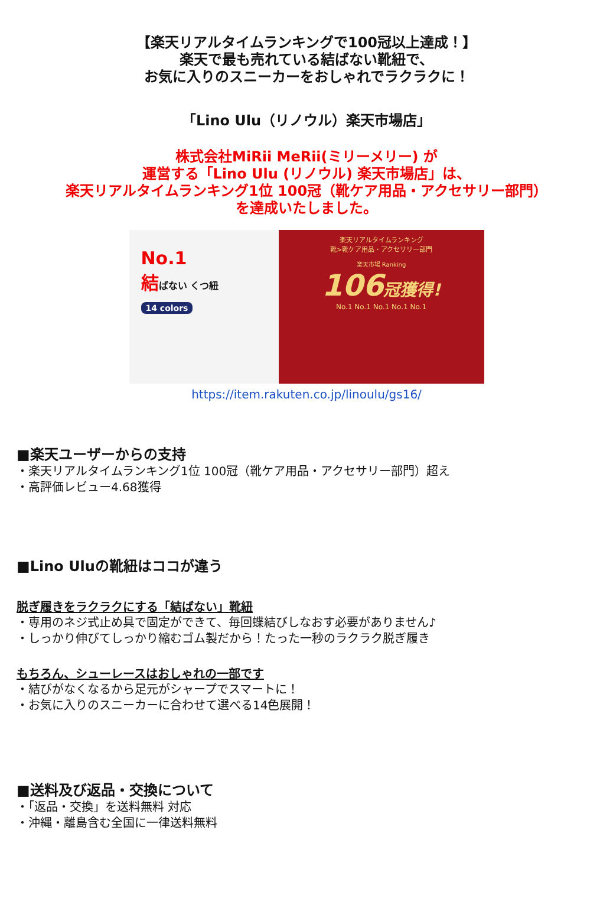【楽天リアルタイムランキングで100冠以上達成！】
楽天で最も売れている結ばない靴紐で、
お気に入りのスニーカーをおしゃれでラクラクに！
「Lino Ulu（リノウル）楽天市場店」
株式会社MiRii MeRii(ミリーメリー) が
運営する「Lino Ulu (リノウル) 楽天市場店」は、
楽天リアルタイムランキング1位 100冠（靴ケア用品・アクセサリー部門）
を達成いたしました。
No.1
結ばない くつ紐
14 colors
楽天リアルタイムランキング
靴>靴ケア用品・アクセサリー部門
楽天市場 Ranking
106冠獲得!
No.1 No.1 No.1 No.1 No.1
https://item.rakuten.co.jp/linoulu/gs16/
■楽天ユーザーからの支持
・楽天リアルタイムランキング1位 100冠（靴ケア用品・アクセサリー部門）超え
・高評価レビュー4.68獲得
■Lino Uluの靴紐はココが違う
脱ぎ履きをラクラクにする「結ばない」靴紐
・専用のネジ式止め具で固定ができて、毎回蝶結びしなおす必要がありません♪
・しっかり伸びてしっかり縮むゴム製だから！たった一秒のラクラク脱ぎ履き
もちろん、シューレースはおしゃれの一部です
・結びがなくなるから足元がシャープでスマートに！
・お気に入りのスニーカーに合わせて選べる14色展開！
■送料及び返品・交換について
・「返品・交換」を送料無料 対応
・沖縄・離島含む全国に一律送料無料